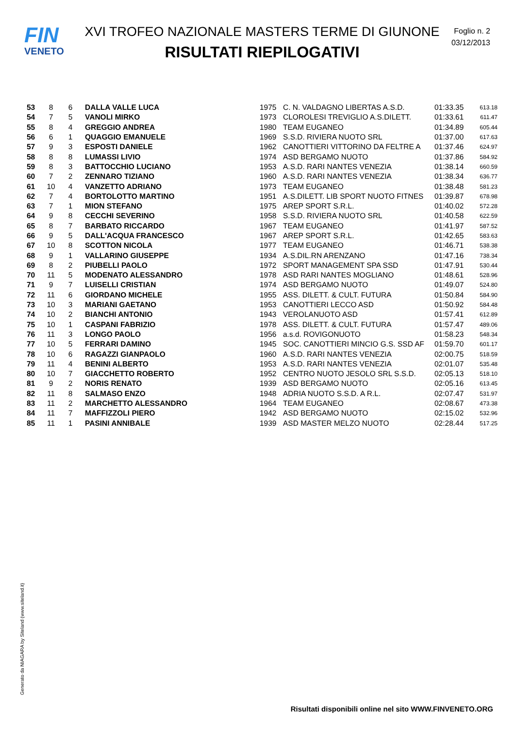FIN
VENETO
XVI TROFEO NAZIONALE MASTERS TERME DI GIUNONE
RISULTATI RIEPILOGATIVI
Foglio n. 2
03/12/2013
| 53 | 8 | 6 | DALLA VALLE LUCA | 1975 | C. N. VALDAGNO LIBERTAS A.S.D. | 01:33.35 | 613.18 |
| 54 | 7 | 5 | VANOLI MIRKO | 1973 | CLOROLESI TREVIGLIO A.S.DILETT. | 01:33.61 | 611.47 |
| 55 | 8 | 4 | GREGGIO ANDREA | 1980 | TEAM EUGANEO | 01:34.89 | 605.44 |
| 56 | 6 | 1 | QUAGGIO EMANUELE | 1969 | S.S.D. RIVIERA NUOTO SRL | 01:37.00 | 617.63 |
| 57 | 9 | 3 | ESPOSTI DANIELE | 1962 | CANOTTIERI VITTORINO DA FELTRE A | 01:37.46 | 624.97 |
| 58 | 8 | 8 | LUMASSI LIVIO | 1974 | ASD BERGAMO NUOTO | 01:37.86 | 584.92 |
| 59 | 8 | 3 | BATTOCCHIO LUCIANO | 1953 | A.S.D. RARI NANTES VENEZIA | 01:38.14 | 660.59 |
| 60 | 7 | 2 | ZENNARO TIZIANO | 1960 | A.S.D. RARI NANTES VENEZIA | 01:38.34 | 636.77 |
| 61 | 10 | 4 | VANZETTO ADRIANO | 1973 | TEAM EUGANEO | 01:38.48 | 581.23 |
| 62 | 7 | 4 | BORTOLOTTO MARTINO | 1951 | A.S.DILETT. LIB SPORT NUOTO FITNES | 01:39.87 | 678.98 |
| 63 | 7 | 1 | MION STEFANO | 1975 | AREP SPORT S.R.L. | 01:40.02 | 572.28 |
| 64 | 9 | 8 | CECCHI SEVERINO | 1958 | S.S.D. RIVIERA NUOTO SRL | 01:40.58 | 622.59 |
| 65 | 8 | 7 | BARBATO RICCARDO | 1967 | TEAM EUGANEO | 01:41.97 | 587.52 |
| 66 | 9 | 5 | DALL'ACQUA FRANCESCO | 1967 | AREP SPORT S.R.L. | 01:42.65 | 583.63 |
| 67 | 10 | 8 | SCOTTON NICOLA | 1977 | TEAM EUGANEO | 01:46.71 | 538.38 |
| 68 | 9 | 1 | VALLARINO GIUSEPPE | 1934 | A.S.DIL.RN ARENZANO | 01:47.16 | 738.34 |
| 69 | 8 | 2 | PIUBELLI PAOLO | 1972 | SPORT MANAGEMENT SPA SSD | 01:47.91 | 530.44 |
| 70 | 11 | 5 | MODENATO ALESSANDRO | 1978 | ASD RARI NANTES MOGLIANO | 01:48.61 | 528.96 |
| 71 | 9 | 7 | LUISELLI CRISTIAN | 1974 | ASD BERGAMO NUOTO | 01:49.07 | 524.80 |
| 72 | 11 | 6 | GIORDANO MICHELE | 1955 | ASS. DILETT. & CULT. FUTURA | 01:50.84 | 584.90 |
| 73 | 10 | 3 | MARIANI GAETANO | 1953 | CANOTTIERI LECCO ASD | 01:50.92 | 584.48 |
| 74 | 10 | 2 | BIANCHI ANTONIO | 1943 | VEROLANUOTO ASD | 01:57.41 | 612.89 |
| 75 | 10 | 1 | CASPANI FABRIZIO | 1978 | ASS. DILETT. & CULT. FUTURA | 01:57.47 | 489.06 |
| 76 | 11 | 3 | LONGO PAOLO | 1956 | a.s.d. ROVIGONUOTO | 01:58.23 | 548.34 |
| 77 | 10 | 5 | FERRARI DAMINO | 1945 | SOC. CANOTTIERI MINCIO G.S. SSD AF | 01:59.70 | 601.17 |
| 78 | 10 | 6 | RAGAZZI GIANPAOLO | 1960 | A.S.D. RARI NANTES VENEZIA | 02:00.75 | 518.59 |
| 79 | 11 | 4 | BENINI ALBERTO | 1953 | A.S.D. RARI NANTES VENEZIA | 02:01.07 | 535.48 |
| 80 | 10 | 7 | GIACCHETTO ROBERTO | 1952 | CENTRO NUOTO JESOLO SRL S.S.D. | 02:05.13 | 518.10 |
| 81 | 9 | 2 | NORIS RENATO | 1939 | ASD BERGAMO NUOTO | 02:05.16 | 613.45 |
| 82 | 11 | 8 | SALMASO ENZO | 1948 | ADRIA NUOTO S.S.D. A R.L. | 02:07.47 | 531.97 |
| 83 | 11 | 2 | MARCHETTO ALESSANDRO | 1964 | TEAM EUGANEO | 02:08.67 | 473.38 |
| 84 | 11 | 7 | MAFFIZZOLI PIERO | 1942 | ASD BERGAMO NUOTO | 02:15.02 | 532.96 |
| 85 | 11 | 1 | PASINI ANNIBALE | 1939 | ASD MASTER MELZO NUOTO | 02:28.44 | 517.25 |
Generato da NIAGARA by Siteland (www.siteland.it)
Risultati disponibili online nel sito WWW.FINVENETO.ORG